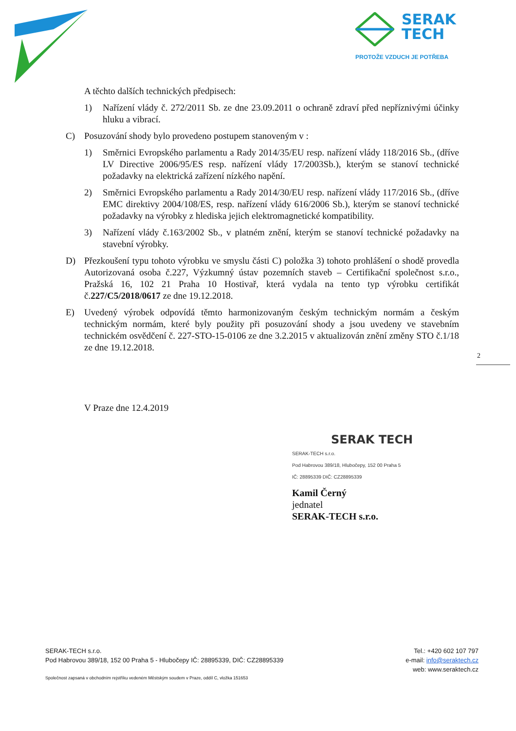SERAK
TECH
PROTOŽE VZDUCH JE POTŘEBA
A těchto dalších technických předpisech:
1) Nařízení vlády č. 272/2011 Sb. ze dne 23.09.2011 o ochraně zdraví před nepříznivými účinky hluku a vibrací.
C) Posuzování shody bylo provedeno postupem stanoveným v :
1) Směrnici Evropského parlamentu a Rady 2014/35/EU resp. nařízení vlády 118/2016 Sb., (dříve LV Directive 2006/95/ES resp. nařízení vlády 17/2003Sb.), kterým se stanoví technické požadavky na elektrická zařízení nízkého napění.
2) Směrnici Evropského parlamentu a Rady 2014/30/EU resp. nařízení vlády 117/2016 Sb., (dříve EMC direktivy 2004/108/ES, resp. nařízení vlády 616/2006 Sb.), kterým se stanoví technické požadavky na výrobky z hlediska jejich elektromagnetické kompatibility.
3) Nařízení vlády č.163/2002 Sb., v platném znění, kterým se stanoví technické požadavky na stavební výrobky.
D) Přezkoušení typu tohoto výrobku ve smyslu části C) položka 3) tohoto prohlášení o shodě provedla Autorizovaná osoba č.227, Výzkumný ústav pozemních staveb – Certifikační společnost s.r.o., Pražská 16, 102 21 Praha 10 Hostivař, která vydala na tento typ výrobku certifikát č.227/C5/2018/0617 ze dne 19.12.2018.
E) Uvedený výrobek odpovídá těmto harmonizovaným českým technickým normám a českým technickým normám, které byly použity při posuzování shody a jsou uvedeny ve stavebním technickém osvědčení č. 227-STO-15-0106 ze dne 3.2.2015 v aktualizován znění změny STO č.1/18 ze dne 19.12.2018.
V Praze dne 12.4.2019
2
SERAK TECH
SERAK-TECH s.r.o.
Pod Habrovou 389/18, Hlubočepy, 152 00 Praha 5
IČ: 28895339 DIČ: CZ28895339
Kamil Černý
jednatel
SERAK-TECH s.r.o.
SERAK-TECH s.r.o.
Pod Habrovou 389/18, 152 00 Praha 5 - Hlubočepy IČ: 28895339, DIČ: CZ28895339
Společnost zapsaná v obchodním rejstříku vedeném Městským soudem v Praze, oddíl C, vložka 151653
Tel.: +420 602 107 797
e-mail: info@seraktech.cz
web: www.seraktech.cz